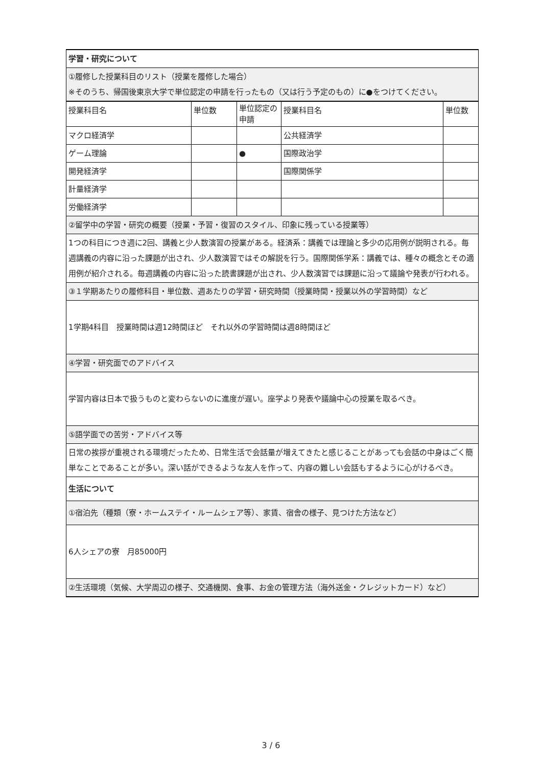| 学習・研究について | | | | |
| ①履修した授業科目のリスト（授業を履修した場合） ※そのうち、帰国後東京大学で単位認定の申請を行ったもの（又は行う予定のもの）に●をつけてください。 | | | | |
| 授業科目名 | 単位数 | 単位認定の申請 | 授業科目名 | 単位数 |
| マクロ経済学 | | | 公共経済学 | |
| ゲーム理論 | | ● | 国際政治学 | |
| 開発経済学 | | | 国際関係学 | |
| 計量経済学 | | | | |
| 労働経済学 | | | | |
| ②留学中の学習・研究の概要（授業・予習・復習のスタイル、印象に残っている授業等） | | | | |
| 1つの科目につき週に2回、講義と少人数演習の授業がある。経済系：講義では理論と多少の応用例が説明される。毎週講義の内容に沿った課題が出され、少人数演習ではその解説を行う。国際関係学系：講義では、種々の概念とその適用例が紹介される。毎週講義の内容に沿った読書課題が出され、少人数演習では課題に沿って議論や発表が行われる。 | | | | |
| ③１学期あたりの履修科目・単位数、週あたりの学習・研究時間（授業時間・授業以外の学習時間）など | | | | |
| 1学期4科目 授業時間は週12時間ほど それ以外の学習時間は週8時間ほど | | | | |
| ④学習・研究面でのアドバイス | | | | |
| 学習内容は日本で扱うものと変わらないのに進度が遅い。座学より発表や議論中心の授業を取るべき。 | | | | |
| ⑤語学面での苦労・アドバイス等 | | | | |
| 日常の挨拶が重視される環境だったため、日常生活で会話量が増えてきたと感じることがあっても会話の中身はごく簡単なことであることが多い。深い話ができるような友人を作って、内容の難しい会話もするように心がけるべき。 | | | | |
| 生活について | | | | |
| ①宿泊先（種類（寮・ホームステイ・ルームシェア等）、家賃、宿舎の様子、見つけた方法など） | | | | |
| 6人シェアの寮 月85000円 | | | | |
| ②生活環境（気候、大学周辺の様子、交通機関、食事、お金の管理方法（海外送金・クレジットカード）など） | | | | |
3 / 6